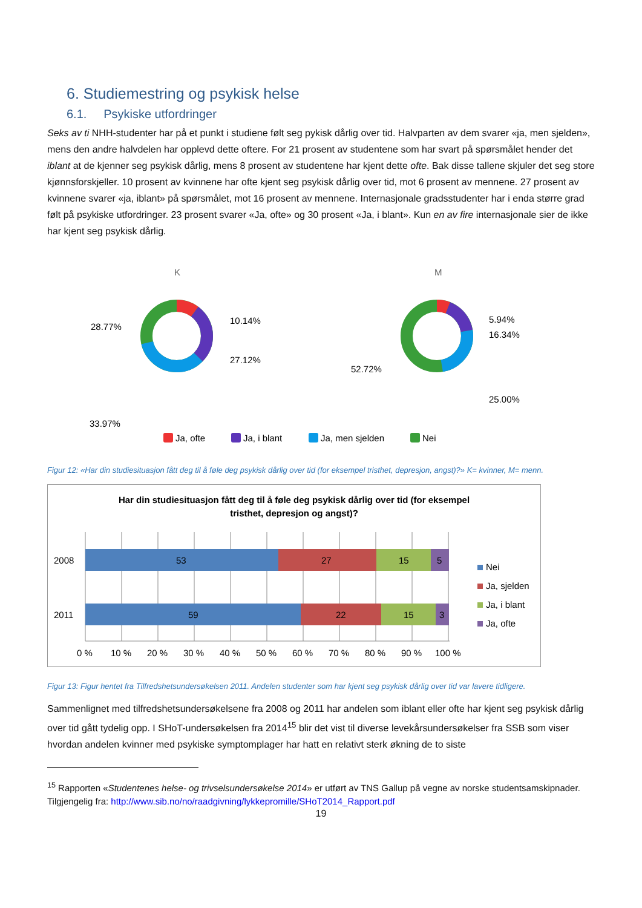6. Studiemestring og psykisk helse
6.1. Psykiske utfordringer
Seks av ti NHH-studenter har på et punkt i studiene følt seg pykisk dårlig over tid. Halvparten av dem svarer «ja, men sjelden», mens den andre halvdelen har opplevd dette oftere. For 21 prosent av studentene som har svart på spørsmålet hender det iblant at de kjenner seg psykisk dårlig, mens 8 prosent av studentene har kjent dette ofte. Bak disse tallene skjuler det seg store kjønnsforskjeller. 10 prosent av kvinnene har ofte kjent seg psykisk dårlig over tid, mot 6 prosent av mennene. 27 prosent av kvinnene svarer «ja, iblant» på spørsmålet, mot 16 prosent av mennene. Internasjonale gradsstudenter har i enda større grad følt på psykiske utfordringer. 23 prosent svarer «Ja, ofte» og 30 prosent «Ja, i blant». Kun en av fire internasjonale sier de ikke har kjent seg psykisk dårlig.
K
M
10.14%
27.12%
28.77%
33.97%
5.94%
16.34%
52.72%
25.00%
Ja, ofte
Ja, i blant
Ja, men sjelden
Nei
Figur 12: «Har din studiesituasjon fått deg til å føle deg psykisk dårlig over tid (for eksempel tristhet, depresjon, angst)?» K= kvinner, M= menn.
Har din studiesituasjon fått deg til å føle deg psykisk dårlig over tid (for eksempel
tristhet, depresjon og angst)?
2008
2011
53
27
15
5
59
22
15
3
0 %
10 %
20 %
30 %
40 %
50 %
60 %
70 %
80 %
90 %
100 %
Nei
Ja, sjelden
Ja, i blant
Ja, ofte
Figur 13: Figur hentet fra Tilfredshetsundersøkelsen 2011. Andelen studenter som har kjent seg psykisk dårlig over tid var lavere tidligere.
Sammenlignet med tilfredshetsundersøkelsene fra 2008 og 2011 har andelen som iblant eller ofte har kjent seg psykisk dårlig over tid gått tydelig opp. I SHoT-undersøkelsen fra 2014<sup>15</sup> blir det vist til diverse levekårsundersøkelser fra SSB som viser hvordan andelen kvinner med psykiske symptomplager har hatt en relativt sterk økning de to siste
<sup>15</sup> Rapporten «Studentenes helse- og trivselsundersøkelse 2014» er utført av TNS Gallup på vegne av norske studentsamskipnader. Tilgjengelig fra: http://www.sib.no/no/raadgivning/lykkepromille/SHoT2014_Rapport.pdf
19